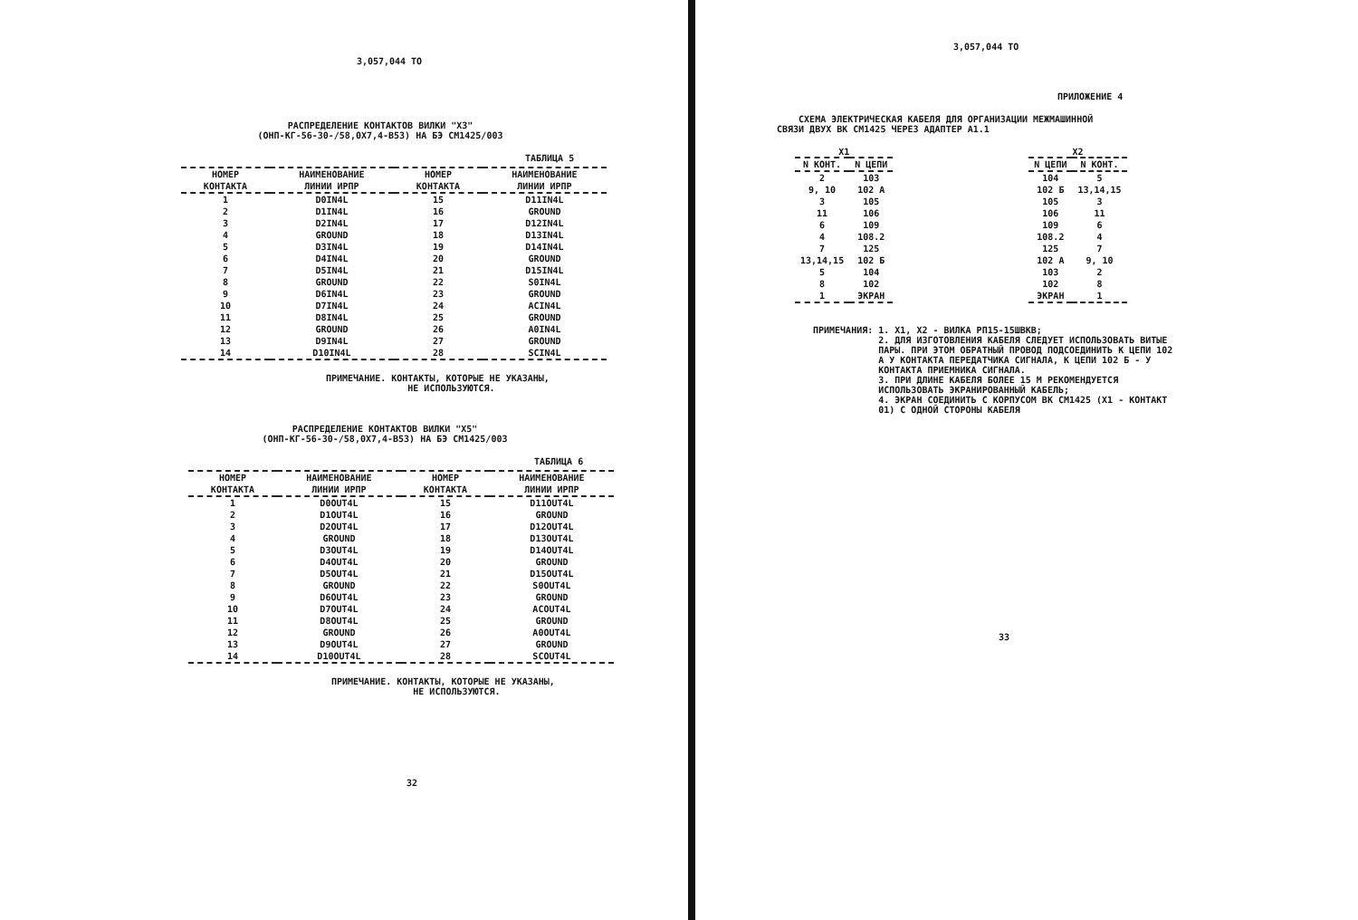3,057,044 ТО
РАСПРЕДЕЛЕНИЕ КОНТАКТОВ ВИЛКИ "X3"
(ОНП-КГ-56-30-/58,0X7,4-В53) НА БЭ СМ1425/003
ТАБЛИЦА 5
| НОМЕР КОНТАКТА | НАИМЕНОВАНИЕ ЛИНИИ ИРПР | НОМЕР КОНТАКТА | НАИМЕНОВАНИЕ ЛИНИИ ИРПР |
| --- | --- | --- | --- |
| 1 | D0IN4L | 15 | D11IN4L |
| 2 | D1IN4L | 16 | GROUND |
| 3 | D2IN4L | 17 | D12IN4L |
| 4 | GROUND | 18 | D13IN4L |
| 5 | D3IN4L | 19 | D14IN4L |
| 6 | D4IN4L | 20 | GROUND |
| 7 | D5IN4L | 21 | D15IN4L |
| 8 | GROUND | 22 | S0IN4L |
| 9 | D6IN4L | 23 | GROUND |
| 10 | D7IN4L | 24 | ACIN4L |
| 11 | D8IN4L | 25 | GROUND |
| 12 | GROUND | 26 | A0IN4L |
| 13 | D9IN4L | 27 | GROUND |
| 14 | D10IN4L | 28 | SCIN4L |
ПРИМЕЧАНИЕ. КОНТАКТЫ, КОТОРЫЕ НЕ УКАЗАНЫ,
НЕ ИСПОЛЬЗУЮТСЯ.
РАСПРЕДЕЛЕНИЕ КОНТАКТОВ ВИЛКИ "X5"
(ОНП-КГ-56-30-/58,0X7,4-В53) НА БЭ СМ1425/003
ТАБЛИЦА 6
| НОМЕР КОНТАКТА | НАИМЕНОВАНИЕ ЛИНИИ ИРПР | НОМЕР КОНТАКТА | НАИМЕНОВАНИЕ ЛИНИИ ИРПР |
| --- | --- | --- | --- |
| 1 | D0OUT4L | 15 | D11OUT4L |
| 2 | D1OUT4L | 16 | GROUND |
| 3 | D2OUT4L | 17 | D12OUT4L |
| 4 | GROUND | 18 | D13OUT4L |
| 5 | D3OUT4L | 19 | D14OUT4L |
| 6 | D4OUT4L | 20 | GROUND |
| 7 | D5OUT4L | 21 | D15OUT4L |
| 8 | GROUND | 22 | S0OUT4L |
| 9 | D6OUT4L | 23 | GROUND |
| 10 | D7OUT4L | 24 | ACOUT4L |
| 11 | D8OUT4L | 25 | GROUND |
| 12 | GROUND | 26 | A0OUT4L |
| 13 | D9OUT4L | 27 | GROUND |
| 14 | D10OUT4L | 28 | SCOUT4L |
ПРИМЕЧАНИЕ. КОНТАКТЫ, КОТОРЫЕ НЕ УКАЗАНЫ,
НЕ ИСПОЛЬЗУЮТСЯ.
32
3,057,044 ТО
ПРИЛОЖЕНИЕ 4
СХЕМА ЭЛЕКТРИЧЕСКАЯ КАБЕЛЯ ДЛЯ ОРГАНИЗАЦИИ МЕЖМАШИННОЙ
СВЯЗИ ДВУХ ВК СМ1425 ЧЕРЕЗ АДАПТЕР А1.1
X1
| N КОНТ. | N ЦЕПИ |
| --- | --- |
| 2 | 103 |
| 9, 10 | 102 А |
| 3 | 105 |
| 11 | 106 |
| 6 | 109 |
| 4 | 108.2 |
| 7 | 125 |
| 13,14,15 | 102 Б |
| 5 | 104 |
| 8 | 102 |
| 1 | ЭКРАН |
X2
| N ЦЕПИ | N КОНТ. |
| --- | --- |
| 104 | 5 |
| 102 Б | 13,14,15 |
| 105 | 3 |
| 106 | 11 |
| 109 | 6 |
| 108.2 | 4 |
| 125 | 7 |
| 102 А | 9, 10 |
| 103 | 2 |
| 102 | 8 |
| ЭКРАН | 1 |
ПРИМЕЧАНИЯ: 1. X1, X2 - ВИЛКА РП15-15ШВКВ;
2. ДЛЯ ИЗГОТОВЛЕНИЯ КАБЕЛЯ СЛЕДУЕТ ИСПОЛЬЗОВАТЬ ВИТЫЕ ПАРЫ. ПРИ ЭТОМ ОБРАТНЫЙ ПРОВОД ПОДСОЕДИНИТЬ К ЦЕПИ 102 А У КОНТАКТА ПЕРЕДАТЧИКА СИГНАЛА, К ЦЕПИ 102 Б - У КОНТАКТА ПРИЕМНИКА СИГНАЛА.
3. ПРИ ДЛИНЕ КАБЕЛЯ БОЛЕЕ 15 М РЕКОМЕНДУЕТСЯ ИСПОЛЬЗОВАТЬ ЭКРАНИРОВАННЫЙ КАБЕЛЬ;
4. ЭКРАН СОЕДИНИТЬ С КОРПУСОМ ВК СМ1425 (X1 - КОНТАКТ 01) С ОДНОЙ СТОРОНЫ КАБЕЛЯ
33